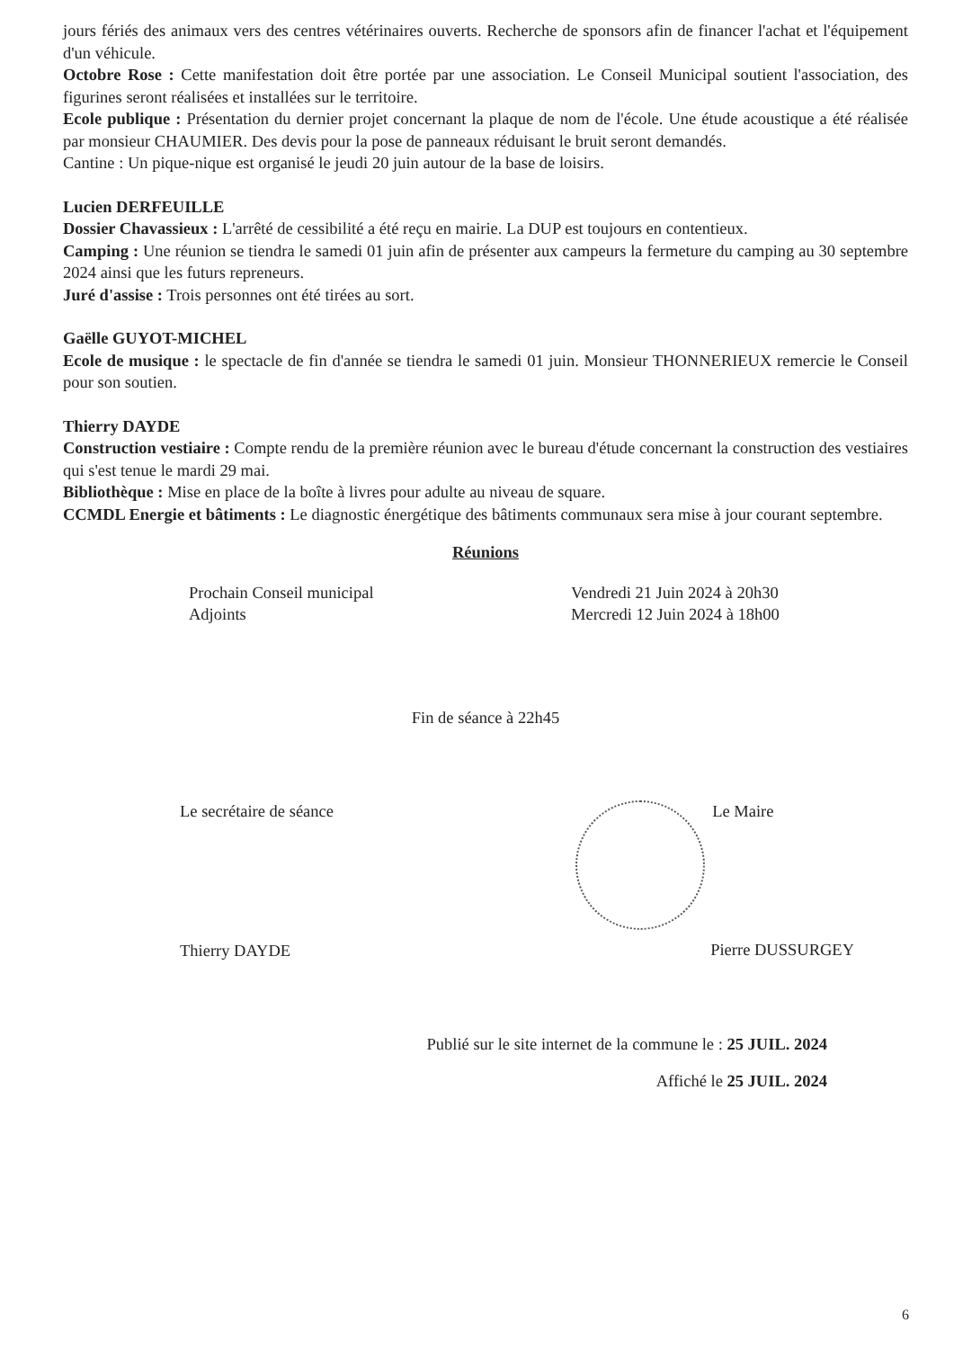jours fériés des animaux vers des centres vétérinaires ouverts. Recherche de sponsors afin de financer l'achat et l'équipement d'un véhicule.
Octobre Rose : Cette manifestation doit être portée par une association. Le Conseil Municipal soutient l'association, des figurines seront réalisées et installées sur le territoire.
Ecole publique : Présentation du dernier projet concernant la plaque de nom de l'école. Une étude acoustique a été réalisée par monsieur CHAUMIER. Des devis pour la pose de panneaux réduisant le bruit seront demandés.
Cantine : Un pique-nique est organisé le jeudi 20 juin autour de la base de loisirs.
Lucien DERFEUILLE
Dossier Chavassieux : L'arrêté de cessibilité a été reçu en mairie. La DUP est toujours en contentieux.
Camping : Une réunion se tiendra le samedi 01 juin afin de présenter aux campeurs la fermeture du camping au 30 septembre 2024 ainsi que les futurs repreneurs.
Juré d'assise : Trois personnes ont été tirées au sort.
Gaëlle GUYOT-MICHEL
Ecole de musique : le spectacle de fin d'année se tiendra le samedi 01 juin. Monsieur THONNERIEUX remercie le Conseil pour son soutien.
Thierry DAYDE
Construction vestiaire : Compte rendu de la première réunion avec le bureau d'étude concernant la construction des vestiaires qui s'est tenue le mardi 29 mai.
Bibliothèque : Mise en place de la boîte à livres pour adulte au niveau de square.
CCMDL Energie et bâtiments : Le diagnostic énergétique des bâtiments communaux sera mise à jour courant septembre.
Réunions
Prochain Conseil municipal Vendredi 21 Juin 2024 à 20h30
Adjoints Mercredi 12 Juin 2024 à 18h00
Fin de séance à 22h45
Le secrétaire de séance
Thierry DAYDE
Le Maire
Pierre DUSSURGEY
Publié sur le site internet de la commune le : 25 JUIL. 2024
Affiché le 25 JUIL. 2024
6